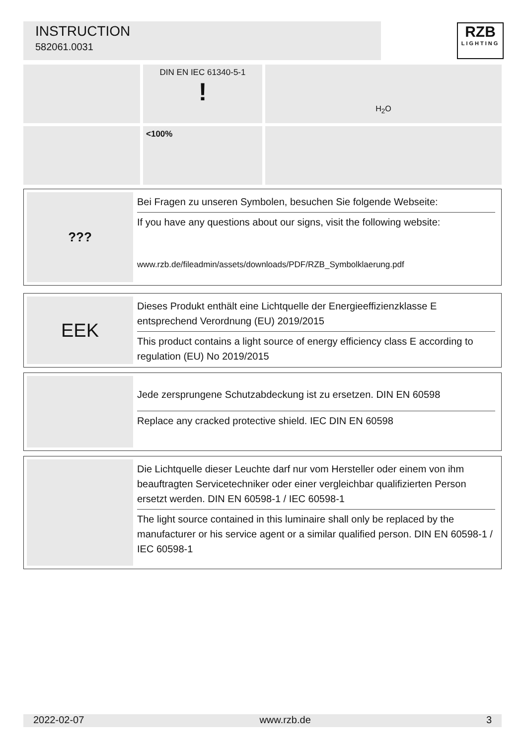INSTRUCTION
582061.0031
RZB
LIGHTING
DIN EN IEC 61340-5-1
!
H<sub>2</sub>O
<100%
???
Bei Fragen zu unseren Symbolen, besuchen Sie folgende Webseite:
If you have any questions about our signs, visit the following website:
www.rzb.de/fileadmin/assets/downloads/PDF/RZB_Symbolklaerung.pdf
EEK
Dieses Produkt enthält eine Lichtquelle der Energieeffizienzklasse E entsprechend Verordnung (EU) 2019/2015
This product contains a light source of energy efficiency class E according to regulation (EU) No 2019/2015
Jede zersprungene Schutzabdeckung ist zu ersetzen. DIN EN 60598
Replace any cracked protective shield. IEC DIN EN 60598
Die Lichtquelle dieser Leuchte darf nur vom Hersteller oder einem von ihm beauftragten Servicetechniker oder einer vergleichbar qualifizierten Person ersetzt werden. DIN EN 60598-1 / IEC 60598-1
The light source contained in this luminaire shall only be replaced by the manufacturer or his service agent or a similar qualified person. DIN EN 60598-1 / IEC 60598-1
2022-02-07 www.rzb.de 3